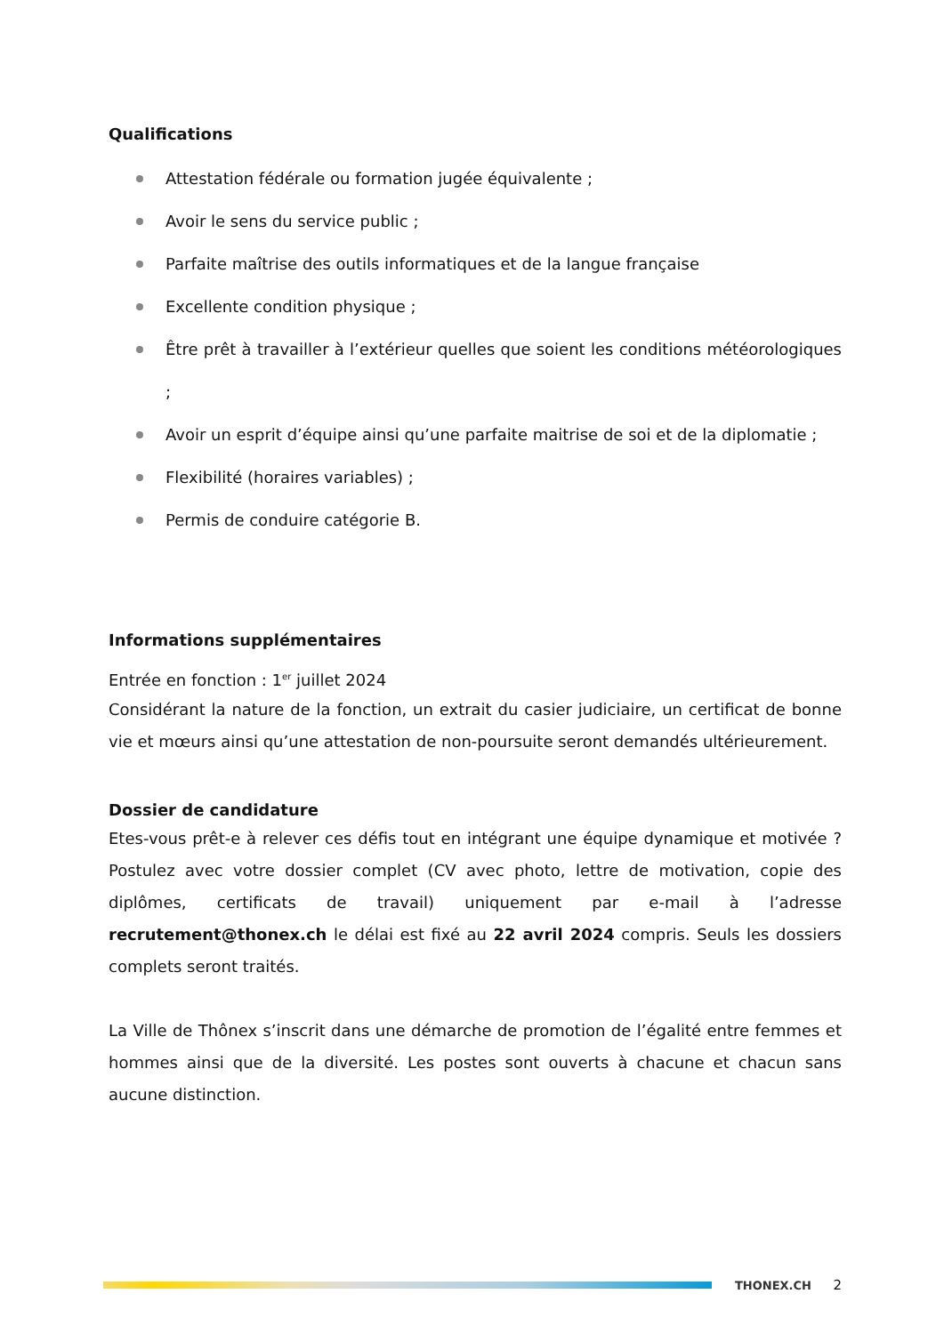Qualifications
Attestation fédérale ou formation jugée équivalente ;
Avoir le sens du service public ;
Parfaite maîtrise des outils informatiques et de la langue française
Excellente condition physique ;
Être prêt à travailler à l’extérieur quelles que soient les conditions météorologiques ;
Avoir un esprit d’équipe ainsi qu’une parfaite maitrise de soi et de la diplomatie ;
Flexibilité (horaires variables) ;
Permis de conduire catégorie B.
Informations supplémentaires
Entrée en fonction : 1<sup>er</sup> juillet 2024
Considérant la nature de la fonction, un extrait du casier judiciaire, un certificat de bonne vie et mœurs ainsi qu’une attestation de non-poursuite seront demandés ultérieurement.
Dossier de candidature
Etes-vous prêt-e à relever ces défis tout en intégrant une équipe dynamique et motivée ? Postulez avec votre dossier complet (CV avec photo, lettre de motivation, copie des diplômes, certificats de travail) uniquement par e-mail à l’adresse recrutement@thonex.ch le délai est fixé au 22 avril 2024 compris. Seuls les dossiers complets seront traités.
La Ville de Thônex s’inscrit dans une démarche de promotion de l’égalité entre femmes et hommes ainsi que de la diversité. Les postes sont ouverts à chacune et chacun sans aucune distinction.
THONEX.CH 2